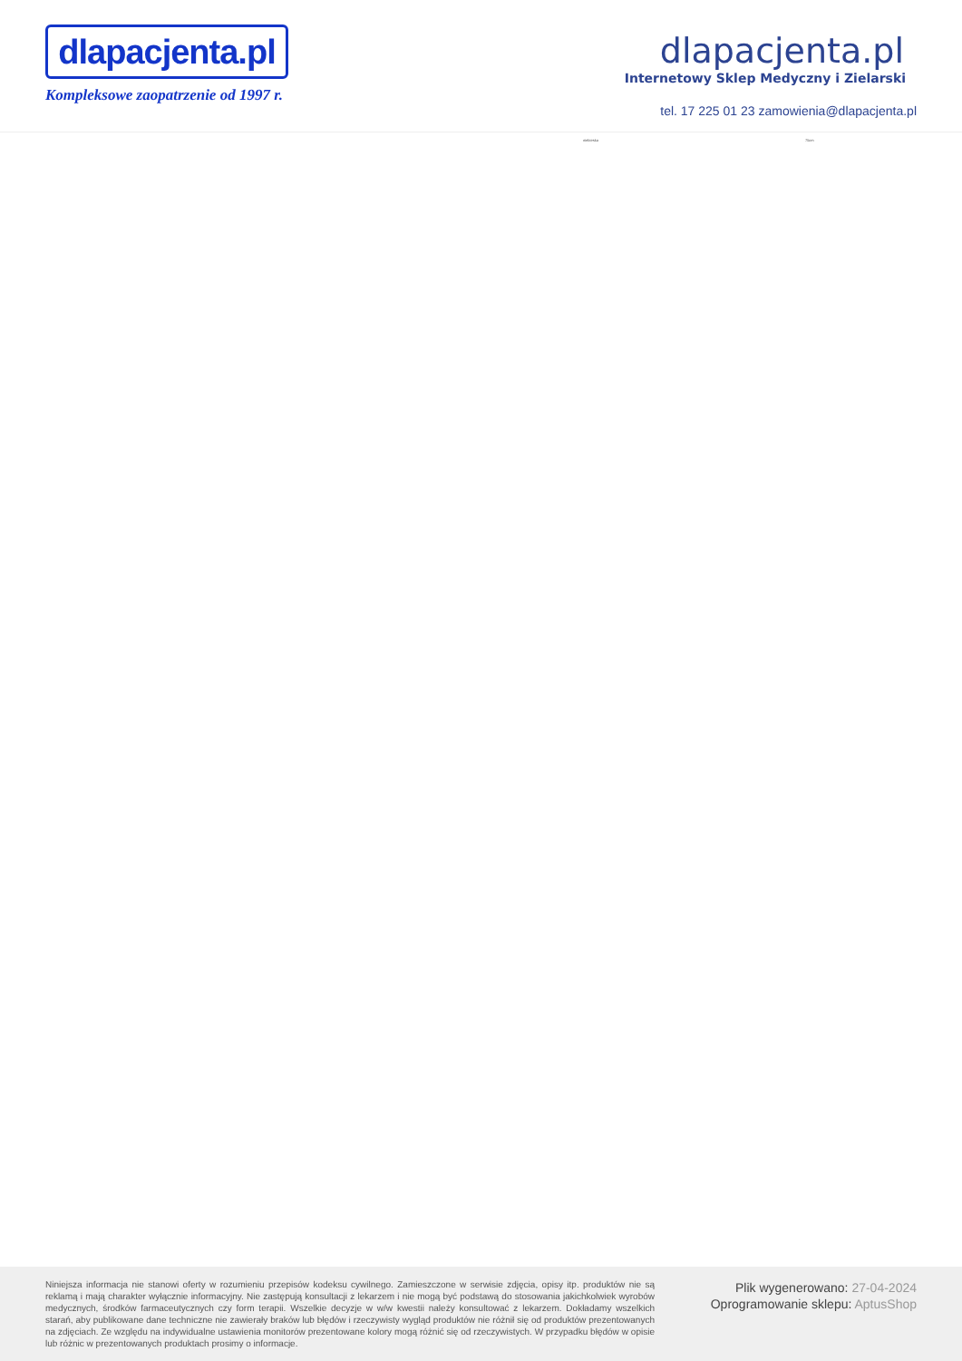dlapacjenta.pl
Kompleksowe zaopatrzenie od 1997 r.
dlapacjenta.pl
Internetowy Sklep Medyczny i Zielarski
tel. 17 225 01 23 zamowienia@dlapacjenta.pl
niebieska 75cm
Niniejsza informacja nie stanowi oferty w rozumieniu przepisów kodeksu cywilnego. Zamieszczone w serwisie zdjęcia, opisy itp. produktów nie są reklamą i mają charakter wyłącznie informacyjny. Nie zastępują konsultacji z lekarzem i nie mogą być podstawą do stosowania jakichkolwiek wyrobów medycznych, środków farmaceutycznych czy form terapii. Wszelkie decyzje w w/w kwestii należy konsultować z lekarzem. Dokładamy wszelkich starań, aby publikowane dane techniczne nie zawierały braków lub błędów i rzeczywisty wygląd produktów nie różnił się od produktów prezentowanych na zdjęciach. Ze względu na indywidualne ustawienia monitorów prezentowane kolory mogą różnić się od rzeczywistych. W przypadku błędów w opisie lub różnic w prezentowanych produktach prosimy o informacje.
Plik wygenerowano: 27-04-2024
Oprogramowanie sklepu: AptusShop